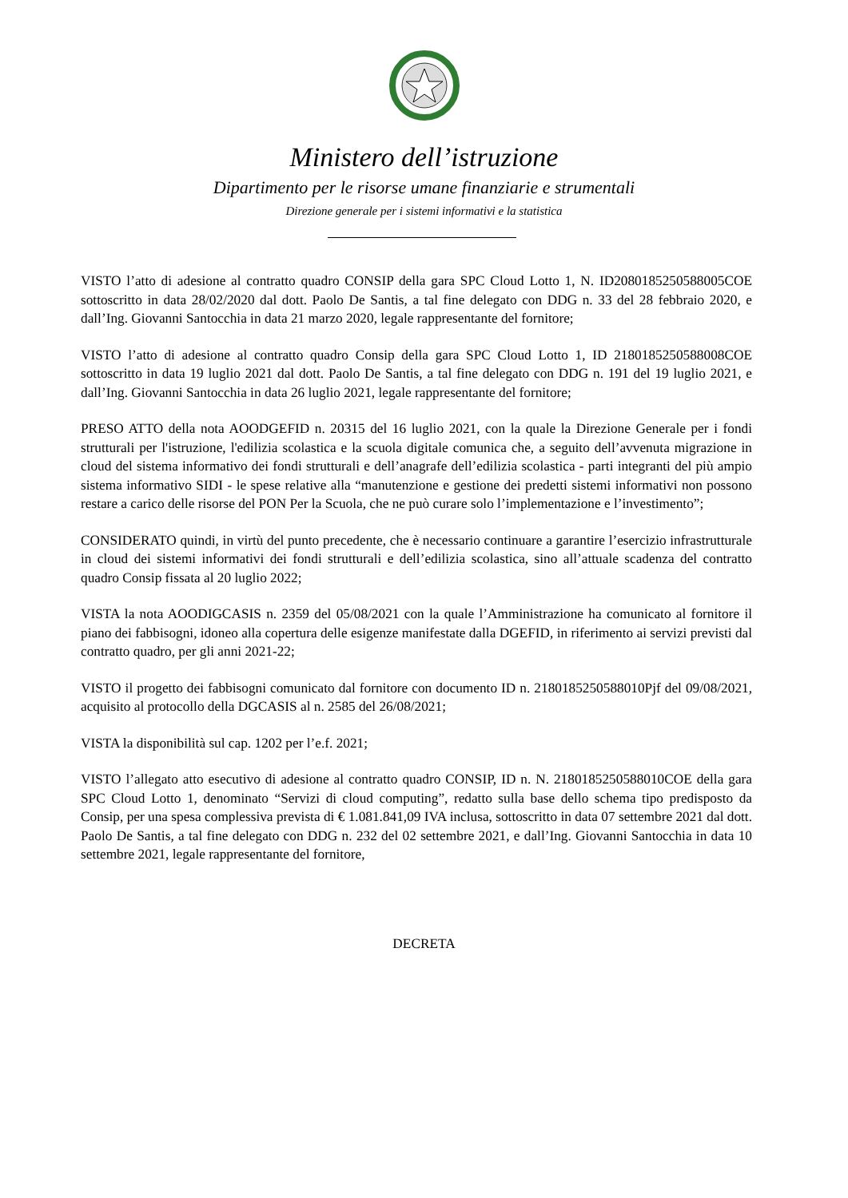Ministero dell’istruzione
Dipartimento per le risorse umane finanziarie e strumentali
Direzione generale per i sistemi informativi e la statistica
VISTO l’atto di adesione al contratto quadro CONSIP della gara SPC Cloud Lotto 1, N. ID2080185250588005COE sottoscritto in data 28/02/2020 dal dott. Paolo De Santis, a tal fine delegato con DDG n. 33 del 28 febbraio 2020, e dall’Ing. Giovanni Santocchia in data 21 marzo 2020, legale rappresentante del fornitore;
VISTO l’atto di adesione al contratto quadro Consip della gara SPC Cloud Lotto 1, ID 2180185250588008COE sottoscritto in data 19 luglio 2021 dal dott. Paolo De Santis, a tal fine delegato con DDG n. 191 del 19 luglio 2021, e dall’Ing. Giovanni Santocchia in data 26 luglio 2021, legale rappresentante del fornitore;
PRESO ATTO della nota AOODGEFID n. 20315 del 16 luglio 2021, con la quale la Direzione Generale per i fondi strutturali per l'istruzione, l'edilizia scolastica e la scuola digitale comunica che, a seguito dell’avvenuta migrazione in cloud del sistema informativo dei fondi strutturali e dell’anagrafe dell’edilizia scolastica - parti integranti del più ampio sistema informativo SIDI - le spese relative alla “manutenzione e gestione dei predetti sistemi informativi non possono restare a carico delle risorse del PON Per la Scuola, che ne può curare solo l’implementazione e l’investimento”;
CONSIDERATO quindi, in virtù del punto precedente, che è necessario continuare a garantire l’esercizio infrastrutturale in cloud dei sistemi informativi dei fondi strutturali e dell’edilizia scolastica, sino all’attuale scadenza del contratto quadro Consip fissata al 20 luglio 2022;
VISTA la nota AOODIGCASIS n. 2359 del 05/08/2021 con la quale l’Amministrazione ha comunicato al fornitore il piano dei fabbisogni, idoneo alla copertura delle esigenze manifestate dalla DGEFID, in riferimento ai servizi previsti dal contratto quadro, per gli anni 2021-22;
VISTO il progetto dei fabbisogni comunicato dal fornitore con documento ID n. 2180185250588010Pjf del 09/08/2021, acquisito al protocollo della DGCASIS al n. 2585 del 26/08/2021;
VISTA la disponibilità sul cap. 1202 per l’e.f. 2021;
VISTO l’allegato atto esecutivo di adesione al contratto quadro CONSIP, ID n. N. 2180185250588010COE della gara SPC Cloud Lotto 1, denominato “Servizi di cloud computing”, redatto sulla base dello schema tipo predisposto da Consip, per una spesa complessiva prevista di € 1.081.841,09 IVA inclusa, sottoscritto in data 07 settembre 2021 dal dott. Paolo De Santis, a tal fine delegato con DDG n. 232 del 02 settembre 2021, e dall’Ing. Giovanni Santocchia in data 10 settembre 2021, legale rappresentante del fornitore,
DECRETA